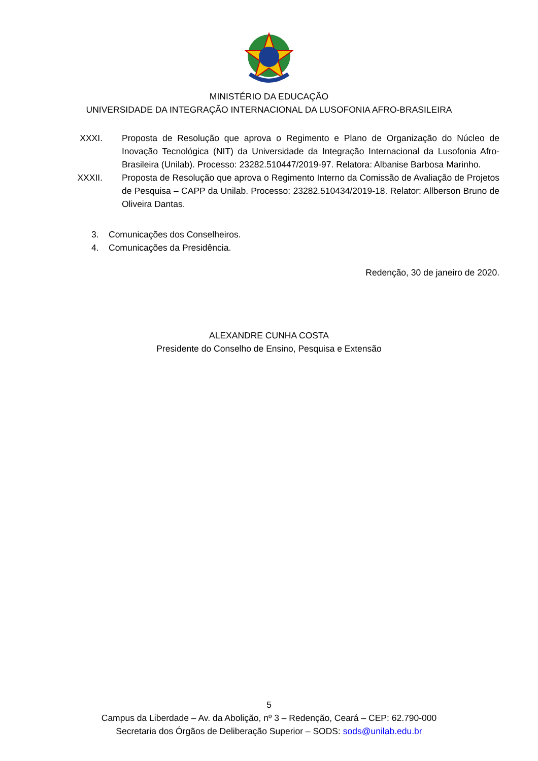MINISTÉRIO DA EDUCAÇÃO
UNIVERSIDADE DA INTEGRAÇÃO INTERNACIONAL DA LUSOFONIA AFRO-BRASILEIRA
XXXI.
Proposta de Resolução que aprova o Regimento e Plano de Organização do Núcleo de Inovação Tecnológica (NIT) da Universidade da Integração Internacional da Lusofonia Afro-Brasileira (Unilab). Processo: 23282.510447/2019-97. Relatora: Albanise Barbosa Marinho.
XXXII.
Proposta de Resolução que aprova o Regimento Interno da Comissão de Avaliação de Projetos de Pesquisa – CAPP da Unilab. Processo: 23282.510434/2019-18. Relator: Allberson Bruno de Oliveira Dantas.
3. Comunicações dos Conselheiros.
4. Comunicações da Presidência.
Redenção, 30 de janeiro de 2020.
ALEXANDRE CUNHA COSTA
Presidente do Conselho de Ensino, Pesquisa e Extensão
5
Campus da Liberdade – Av. da Abolição, nº 3 – Redenção, Ceará – CEP: 62.790-000
Secretaria dos Órgãos de Deliberação Superior – SODS: sods@unilab.edu.br